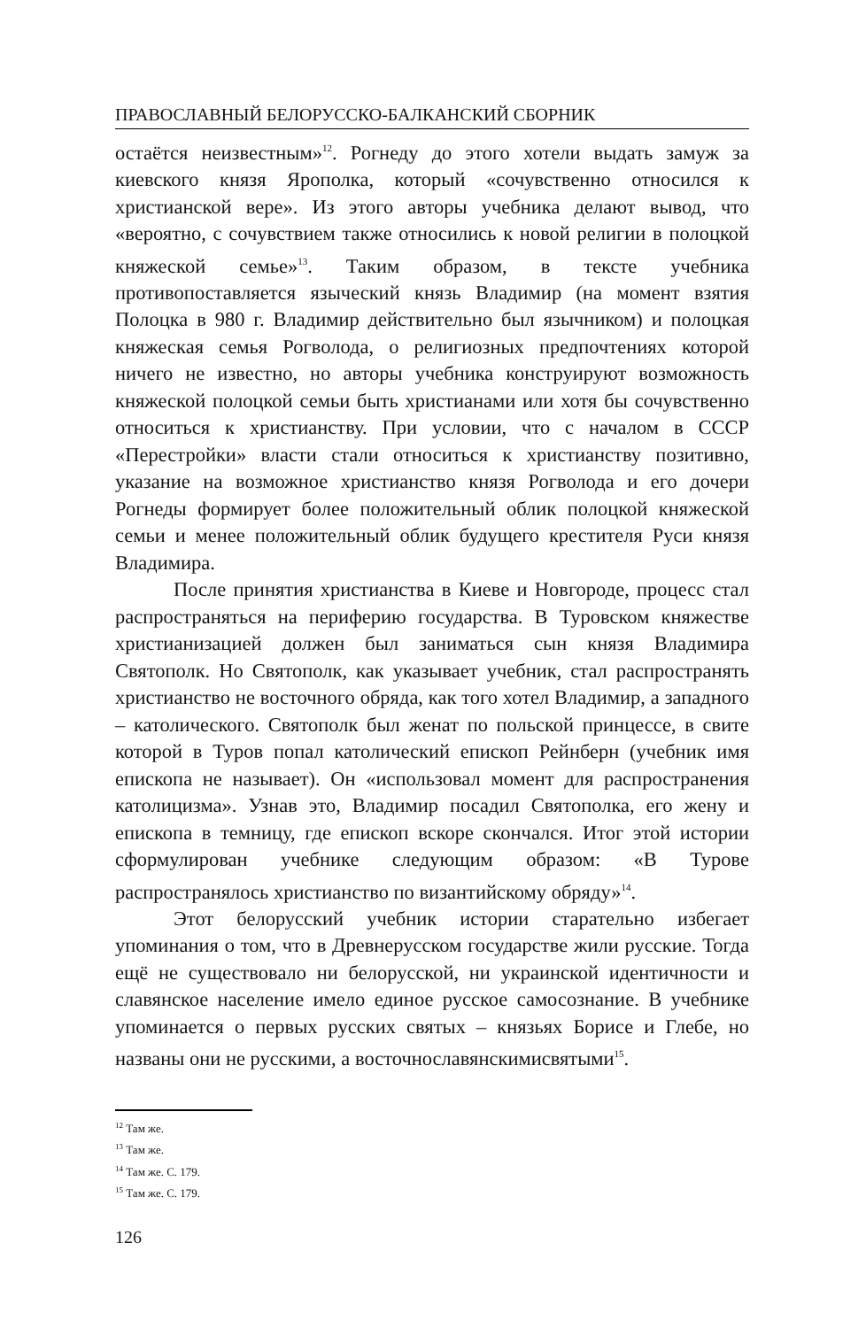ПРАВОСЛАВНЫЙ БЕЛОРУССКО-БАЛКАНСКИЙ СБОРНИК
остаётся неизвестным»<sup>12</sup>. Рогнеду до этого хотели выдать замуж за киевского князя Ярополка, который «сочувственно относился к христианской вере». Из этого авторы учебника делают вывод, что «вероятно, с сочувствием также относились к новой религии в полоцкой княжеской семье»<sup>13</sup>. Таким образом, в тексте учебника противопоставляется языческий князь Владимир (на момент взятия Полоцка в 980 г. Владимир действительно был язычником) и полоцкая княжеская семья Рогволода, о религиозных предпочтениях которой ничего не известно, но авторы учебника конструируют возможность княжеской полоцкой семьи быть христианами или хотя бы сочувственно относиться к христианству. При условии, что с началом в СССР «Перестройки» власти стали относиться к христианству позитивно, указание на возможное христианство князя Рогволода и его дочери Рогнеды формирует более положительный облик полоцкой княжеской семьи и менее положительный облик будущего крестителя Руси князя Владимира.
После принятия христианства в Киеве и Новгороде, процесс стал распространяться на периферию государства. В Туровском княжестве христианизацией должен был заниматься сын князя Владимира Святополк. Но Святополк, как указывает учебник, стал распространять христианство не восточного обряда, как того хотел Владимир, а западного – католического. Святополк был женат по польской принцессе, в свите которой в Туров попал католический епископ Рейнберн (учебник имя епископа не называет). Он «использовал момент для распространения католицизма». Узнав это, Владимир посадил Святополка, его жену и епископа в темницу, где епископ вскоре скончался. Итог этой истории сформулирован учебнике следующим образом: «В Турове распространялось христианство по византийскому обряду»<sup>14</sup>.
Этот белорусский учебник истории старательно избегает упоминания о том, что в Древнерусском государстве жили русские. Тогда ещё не существовало ни белорусской, ни украинской идентичности и славянское население имело единое русское самосознание. В учебнике упоминается о первых русских святых – князьях Борисе и Глебе, но названы они не русскими, а восточнославянскимисвятыми<sup>15</sup>.
<sup>12</sup> Там же.
<sup>13</sup> Там же.
<sup>14</sup> Там же. С. 179.
<sup>15</sup> Там же. С. 179.
126